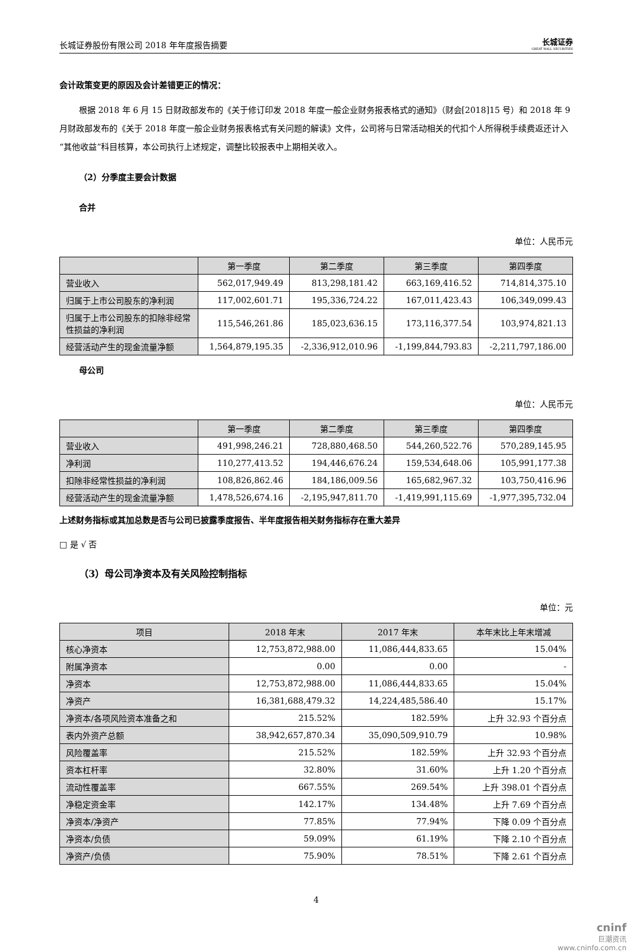长城证券股份有限公司 2018 年年度报告摘要 长城证券
GREAT WALL SECURITIES
会计政策变更的原因及会计差错更正的情况：
根据 2018 年 6 月 15 日财政部发布的《关于修订印发 2018 年度一般企业财务报表格式的通知》（财会[2018]15 号）和 2018 年 9 月财政部发布的《关于 2018 年度一般企业财务报表格式有关问题的解读》文件，公司将与日常活动相关的代扣个人所得税手续费返还计入“其他收益”科目核算，本公司执行上述规定，调整比较报表中上期相关收入。
（2）分季度主要会计数据
合并
单位：人民币元
| | 第一季度 | 第二季度 | 第三季度 | 第四季度 |
| --- | --- | --- | --- | --- |
| 营业收入 | 562,017,949.49 | 813,298,181.42 | 663,169,416.52 | 714,814,375.10 |
| 归属于上市公司股东的净利润 | 117,002,601.71 | 195,336,724.22 | 167,011,423.43 | 106,349,099.43 |
| 归属于上市公司股东的扣除非经常性损益的净利润 | 115,546,261.86 | 185,023,636.15 | 173,116,377.54 | 103,974,821.13 |
| 经营活动产生的现金流量净额 | 1,564,879,195.35 | -2,336,912,010.96 | -1,199,844,793.83 | -2,211,797,186.00 |
母公司
单位：人民币元
| | 第一季度 | 第二季度 | 第三季度 | 第四季度 |
| --- | --- | --- | --- | --- |
| 营业收入 | 491,998,246.21 | 728,880,468.50 | 544,260,522.76 | 570,289,145.95 |
| 净利润 | 110,277,413.52 | 194,446,676.24 | 159,534,648.06 | 105,991,177.38 |
| 扣除非经常性损益的净利润 | 108,826,862.46 | 184,186,009.56 | 165,682,967.32 | 103,750,416.96 |
| 经营活动产生的现金流量净额 | 1,478,526,674.16 | -2,195,947,811.70 | -1,419,991,115.69 | -1,977,395,732.04 |
上述财务指标或其加总数是否与公司已披露季度报告、半年度报告相关财务指标存在重大差异
□ 是 √ 否
（3）母公司净资本及有关风险控制指标
单位：元
| 项目 | 2018 年末 | 2017 年末 | 本年末比上年末增减 |
| --- | --- | --- | --- |
| 核心净资本 | 12,753,872,988.00 | 11,086,444,833.65 | 15.04% |
| 附属净资本 | 0.00 | 0.00 | - |
| 净资本 | 12,753,872,988.00 | 11,086,444,833.65 | 15.04% |
| 净资产 | 16,381,688,479.32 | 14,224,485,586.40 | 15.17% |
| 净资本/各项风险资本准备之和 | 215.52% | 182.59% | 上升 32.93 个百分点 |
| 表内外资产总额 | 38,942,657,870.34 | 35,090,509,910.79 | 10.98% |
| 风险覆盖率 | 215.52% | 182.59% | 上升 32.93 个百分点 |
| 资本杠杆率 | 32.80% | 31.60% | 上升 1.20 个百分点 |
| 流动性覆盖率 | 667.55% | 269.54% | 上升 398.01 个百分点 |
| 净稳定资金率 | 142.17% | 134.48% | 上升 7.69 个百分点 |
| 净资本/净资产 | 77.85% | 77.94% | 下降 0.09 个百分点 |
| 净资本/负债 | 59.09% | 61.19% | 下降 2.10 个百分点 |
| 净资产/负债 | 75.90% | 78.51% | 下降 2.61 个百分点 |
4
cninf
巨潮资讯
www.cninfo.com.cn